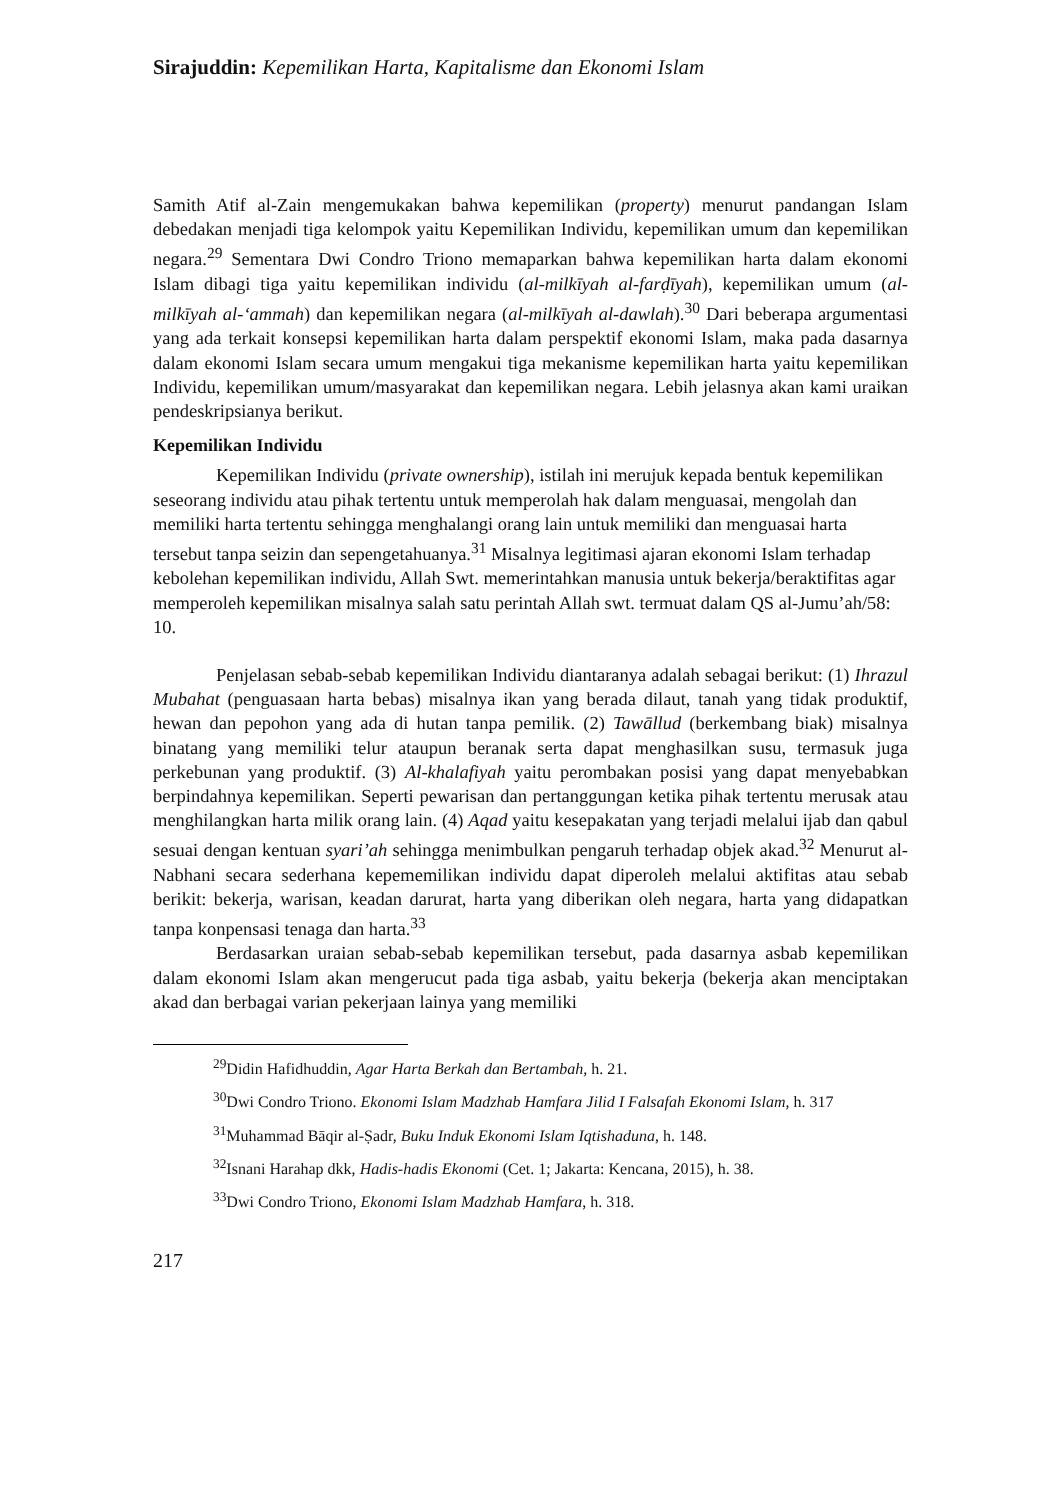Sirajuddin: Kepemilikan Harta, Kapitalisme dan Ekonomi Islam
Samith Atif al-Zain mengemukakan bahwa kepemilikan (property) menurut pandangan Islam debedakan menjadi tiga kelompok yaitu Kepemilikan Individu, kepemilikan umum dan kepemilikan negara.<sup>29</sup> Sementara Dwi Condro Triono memaparkan bahwa kepemilikan harta dalam ekonomi Islam dibagi tiga yaitu kepemilikan individu (al-milkīyah al-farḍīyah), kepemilikan umum (al-milkīyah al-‘ammah) dan kepemilikan negara (al-milkīyah al-dawlah).<sup>30</sup> Dari beberapa argumentasi yang ada terkait konsepsi kepemilikan harta dalam perspektif ekonomi Islam, maka pada dasarnya dalam ekonomi Islam secara umum mengakui tiga mekanisme kepemilikan harta yaitu kepemilikan Individu, kepemilikan umum/masyarakat dan kepemilikan negara. Lebih jelasnya akan kami uraikan pendeskripsianya berikut.
Kepemilikan Individu
Kepemilikan Individu (private ownership), istilah ini merujuk kepada bentuk kepemilikan seseorang individu atau pihak tertentu untuk memperolah hak dalam menguasai, mengolah dan memiliki harta tertentu sehingga menghalangi orang lain untuk memiliki dan menguasai harta tersebut tanpa seizin dan sepengetahuanya.<sup>31</sup> Misalnya legitimasi ajaran ekonomi Islam terhadap kebolehan kepemilikan individu, Allah Swt. memerintahkan manusia untuk bekerja/beraktifitas agar memperoleh kepemilikan misalnya salah satu perintah Allah swt. termuat dalam QS al-Jumu’ah/58: 10.
Penjelasan sebab-sebab kepemilikan Individu diantaranya adalah sebagai berikut: (1) Ihrazul Mubahat (penguasaan harta bebas) misalnya ikan yang berada dilaut, tanah yang tidak produktif, hewan dan pepohon yang ada di hutan tanpa pemilik. (2) Tawāllud (berkembang biak) misalnya binatang yang memiliki telur ataupun beranak serta dapat menghasilkan susu, termasuk juga perkebunan yang produktif. (3) Al-khalafiyah yaitu perombakan posisi yang dapat menyebabkan berpindahnya kepemilikan. Seperti pewarisan dan pertanggungan ketika pihak tertentu merusak atau menghilangkan harta milik orang lain. (4) Aqad yaitu kesepakatan yang terjadi melalui ijab dan qabul sesuai dengan kentuan syari’ah sehingga menimbulkan pengaruh terhadap objek akad.<sup>32</sup> Menurut al-Nabhani secara sederhana kepememilikan individu dapat diperoleh melalui aktifitas atau sebab berikit: bekerja, warisan, keadan darurat, harta yang diberikan oleh negara, harta yang didapatkan tanpa konpensasi tenaga dan harta.<sup>33</sup>
Berdasarkan uraian sebab-sebab kepemilikan tersebut, pada dasarnya asbab kepemilikan dalam ekonomi Islam akan mengerucut pada tiga asbab, yaitu bekerja (bekerja akan menciptakan akad dan berbagai varian pekerjaan lainya yang memiliki
<sup>29</sup> Didin Hafidhuddin, Agar Harta Berkah dan Bertambah, h. 21.
<sup>30</sup> Dwi Condro Triono. Ekonomi Islam Madzhab Hamfara Jilid I Falsafah Ekonomi Islam, h. 317
<sup>31</sup> Muhammad Bāqir al-Ṣadr, Buku Induk Ekonomi Islam Iqtishaduna, h. 148.
<sup>32</sup> Isnani Harahap dkk, Hadis-hadis Ekonomi (Cet. 1; Jakarta: Kencana, 2015), h. 38.
<sup>33</sup> Dwi Condro Triono, Ekonomi Islam Madzhab Hamfara, h. 318.
217